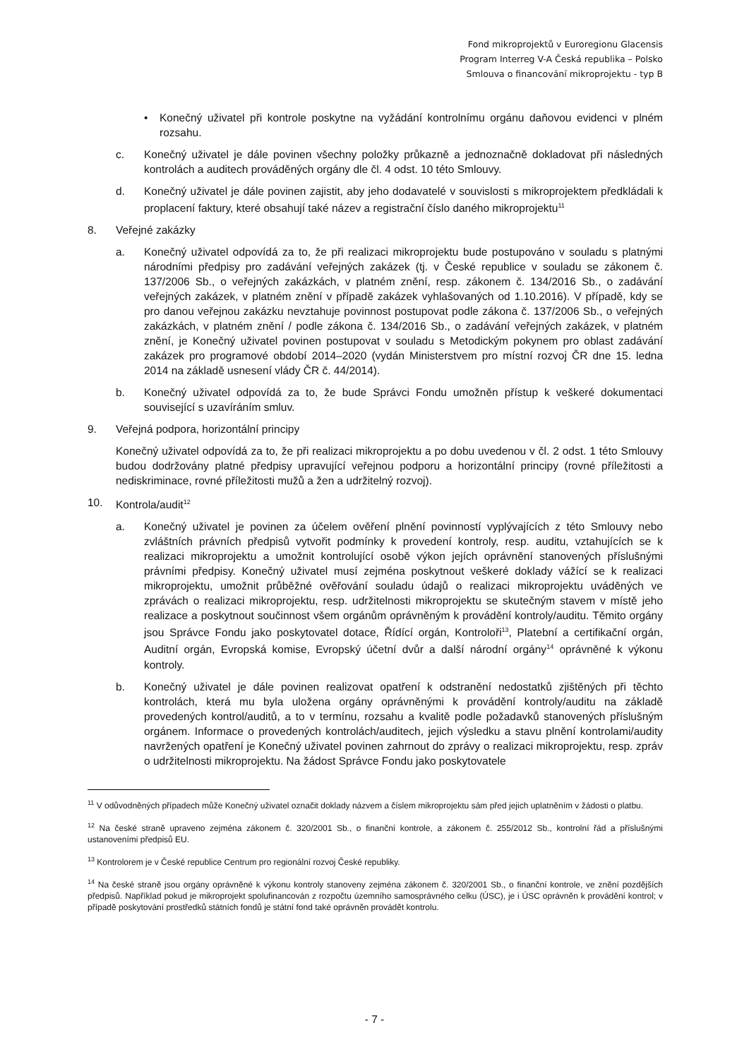Fond mikroprojektů v Euroregionu Glacensis
Program Interreg V-A Česká republika – Polsko
Smlouva o financování mikroprojektu - typ B
• Konečný uživatel při kontrole poskytne na vyžádání kontrolnímu orgánu daňovou evidenci v plném rozsahu.
c. Konečný uživatel je dále povinen všechny položky průkazně a jednoznačně dokladovat při následných kontrolách a auditech prováděných orgány dle čl. 4 odst. 10 této Smlouvy.
d. Konečný uživatel je dále povinen zajistit, aby jeho dodavatelé v souvislosti s mikroprojektem předkládali k proplacení faktury, které obsahují také název a registrační číslo daného mikroprojektu<sup>11</sup>
8. Veřejné zakázky
a. Konečný uživatel odpovídá za to, že při realizaci mikroprojektu bude postupováno v souladu s platnými národními předpisy pro zadávání veřejných zakázek (tj. v České republice v souladu se zákonem č. 137/2006 Sb., o veřejných zakázkách, v platném znění, resp. zákonem č. 134/2016 Sb., o zadávání veřejných zakázek, v platném znění v případě zakázek vyhlašovaných od 1.10.2016). V případě, kdy se pro danou veřejnou zakázku nevztahuje povinnost postupovat podle zákona č. 137/2006 Sb., o veřejných zakázkách, v platném znění / podle zákona č. 134/2016 Sb., o zadávání veřejných zakázek, v platném znění, je Konečný uživatel povinen postupovat v souladu s Metodickým pokynem pro oblast zadávání zakázek pro programové období 2014–2020 (vydán Ministerstvem pro místní rozvoj ČR dne 15. ledna 2014 na základě usnesení vlády ČR č. 44/2014).
b. Konečný uživatel odpovídá za to, že bude Správci Fondu umožněn přístup k veškeré dokumentaci související s uzavíráním smluv.
9. Veřejná podpora, horizontální principy
Konečný uživatel odpovídá za to, že při realizaci mikroprojektu a po dobu uvedenou v čl. 2 odst. 1 této Smlouvy budou dodržovány platné předpisy upravující veřejnou podporu a horizontální principy (rovné příležitosti a nediskriminace, rovné příležitosti mužů a žen a udržitelný rozvoj).
10. Kontrola/audit<sup>12</sup>
a. Konečný uživatel je povinen za účelem ověření plnění povinností vyplývajících z této Smlouvy nebo zvláštních právních předpisů vytvořit podmínky k provedení kontroly, resp. auditu, vztahujících se k realizaci mikroprojektu a umožnit kontrolující osobě výkon jejích oprávnění stanovených příslušnými právními předpisy. Konečný uživatel musí zejména poskytnout veškeré doklady vážící se k realizaci mikroprojektu, umožnit průběžné ověřování souladu údajů o realizaci mikroprojektu uváděných ve zprávách o realizaci mikroprojektu, resp. udržitelnosti mikroprojektu se skutečným stavem v místě jeho realizace a poskytnout součinnost všem orgánům oprávněným k provádění kontroly/auditu. Těmito orgány jsou Správce Fondu jako poskytovatel dotace, Řídící orgán, Kontroloři<sup>13</sup>, Platební a certifikační orgán, Auditní orgán, Evropská komise, Evropský účetní dvůr a další národní orgány<sup>14</sup> oprávněné k výkonu kontroly.
b. Konečný uživatel je dále povinen realizovat opatření k odstranění nedostatků zjištěných při těchto kontrolách, která mu byla uložena orgány oprávněnými k provádění kontroly/auditu na základě provedených kontrol/auditů, a to v termínu, rozsahu a kvalitě podle požadavků stanovených příslušným orgánem. Informace o provedených kontrolách/auditech, jejich výsledku a stavu plnění kontrolami/audity navržených opatření je Konečný uživatel povinen zahrnout do zprávy o realizaci mikroprojektu, resp. zpráv o udržitelnosti mikroprojektu. Na žádost Správce Fondu jako poskytovatele
<sup>11</sup> V odůvodněných případech může Konečný uživatel označit doklady názvem a číslem mikroprojektu sám před jejich uplatněním v žádosti o platbu.
<sup>12</sup> Na české straně upraveno zejména zákonem č. 320/2001 Sb., o finanční kontrole, a zákonem č. 255/2012 Sb., kontrolní řád a příslušnými ustanoveními předpisů EU.
<sup>13</sup> Kontrolorem je v České republice Centrum pro regionální rozvoj České republiky.
<sup>14</sup> Na české straně jsou orgány oprávněné k výkonu kontroly stanoveny zejména zákonem č. 320/2001 Sb., o finanční kontrole, ve znění pozdějších předpisů. Například pokud je mikroprojekt spolufinancován z rozpočtu územního samosprávného celku (ÚSC), je i ÚSC oprávněn k provádění kontrol; v případě poskytování prostředků státních fondů je státní fond také oprávněn provádět kontrolu.
- 7 -